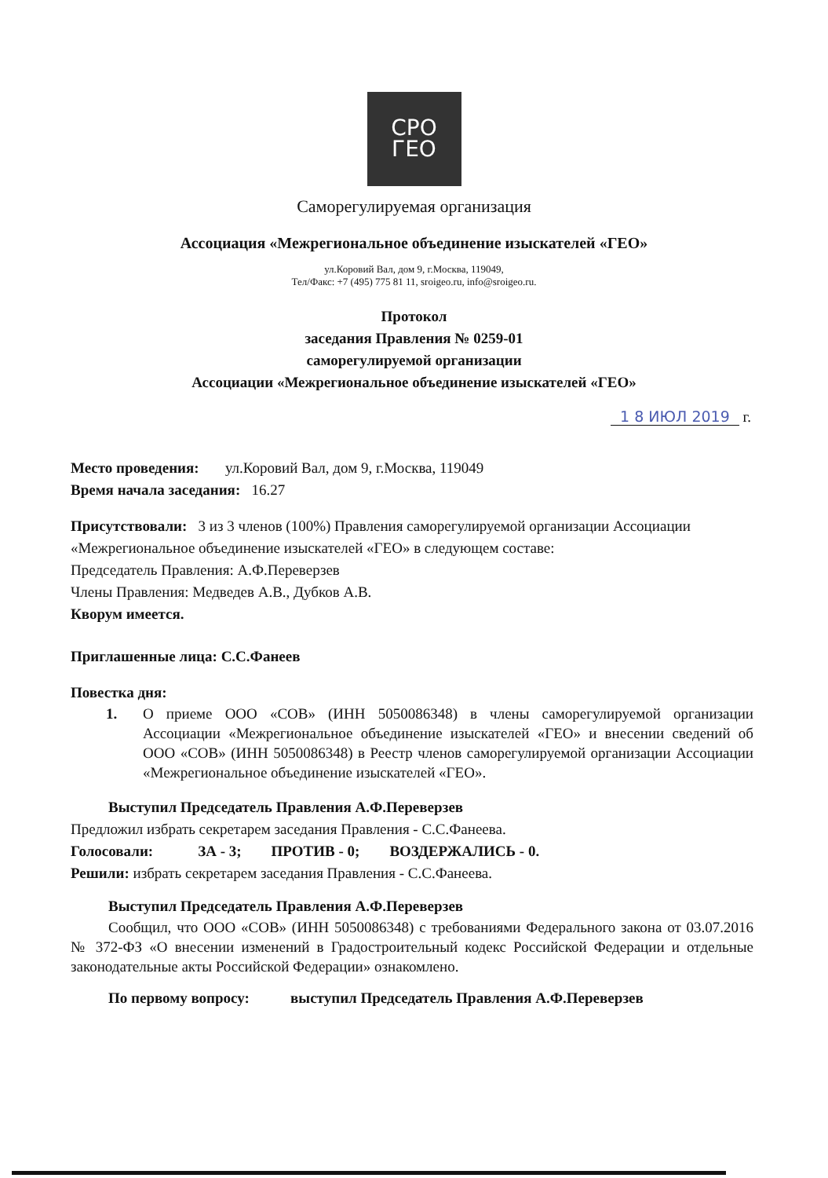СРО
ГЕО
Саморегулируемая организация
Ассоциация «Межрегиональное объединение изыскателей «ГЕО»
ул.Коровий Вал, дом 9, г.Москва, 119049,
Тел/Факс: +7 (495) 775 81 11, sroigeo.ru, info@sroigeo.ru.
Протокол
заседания Правления № 0259-01
саморегулируемой организации
Ассоциации «Межрегиональное объединение изыскателей «ГЕО»
1 8 ИЮЛ 2019 г.
Место проведения: ул.Коровий Вал, дом 9, г.Москва, 119049
Время начала заседания: 16.27
Присутствовали: 3 из 3 членов (100%) Правления саморегулируемой организации Ассоциации «Межрегиональное объединение изыскателей «ГЕО» в следующем составе:
Председатель Правления: А.Ф.Переверзев
Члены Правления: Медведев А.В., Дубков А.В.
Кворум имеется.
Приглашенные лица: С.С.Фанеев
Повестка дня:
1. О приеме ООО «СОВ» (ИНН 5050086348) в члены саморегулируемой организации Ассоциации «Межрегиональное объединение изыскателей «ГЕО» и внесении сведений об ООО «СОВ» (ИНН 5050086348) в Реестр членов саморегулируемой организации Ассоциации «Межрегиональное объединение изыскателей «ГЕО».
Выступил Председатель Правления А.Ф.Переверзев
Предложил избрать секретарем заседания Правления - С.С.Фанеева.
Голосовали: ЗА - 3; ПРОТИВ - 0; ВОЗДЕРЖАЛИСЬ - 0.
Решили: избрать секретарем заседания Правления - С.С.Фанеева.
Выступил Председатель Правления А.Ф.Переверзев
Сообщил, что ООО «СОВ» (ИНН 5050086348) с требованиями Федерального закона от 03.07.2016 № 372-ФЗ «О внесении изменений в Градостроительный кодекс Российской Федерации и отдельные законодательные акты Российской Федерации» ознакомлено.
По первому вопросу: выступил Председатель Правления А.Ф.Переверзев